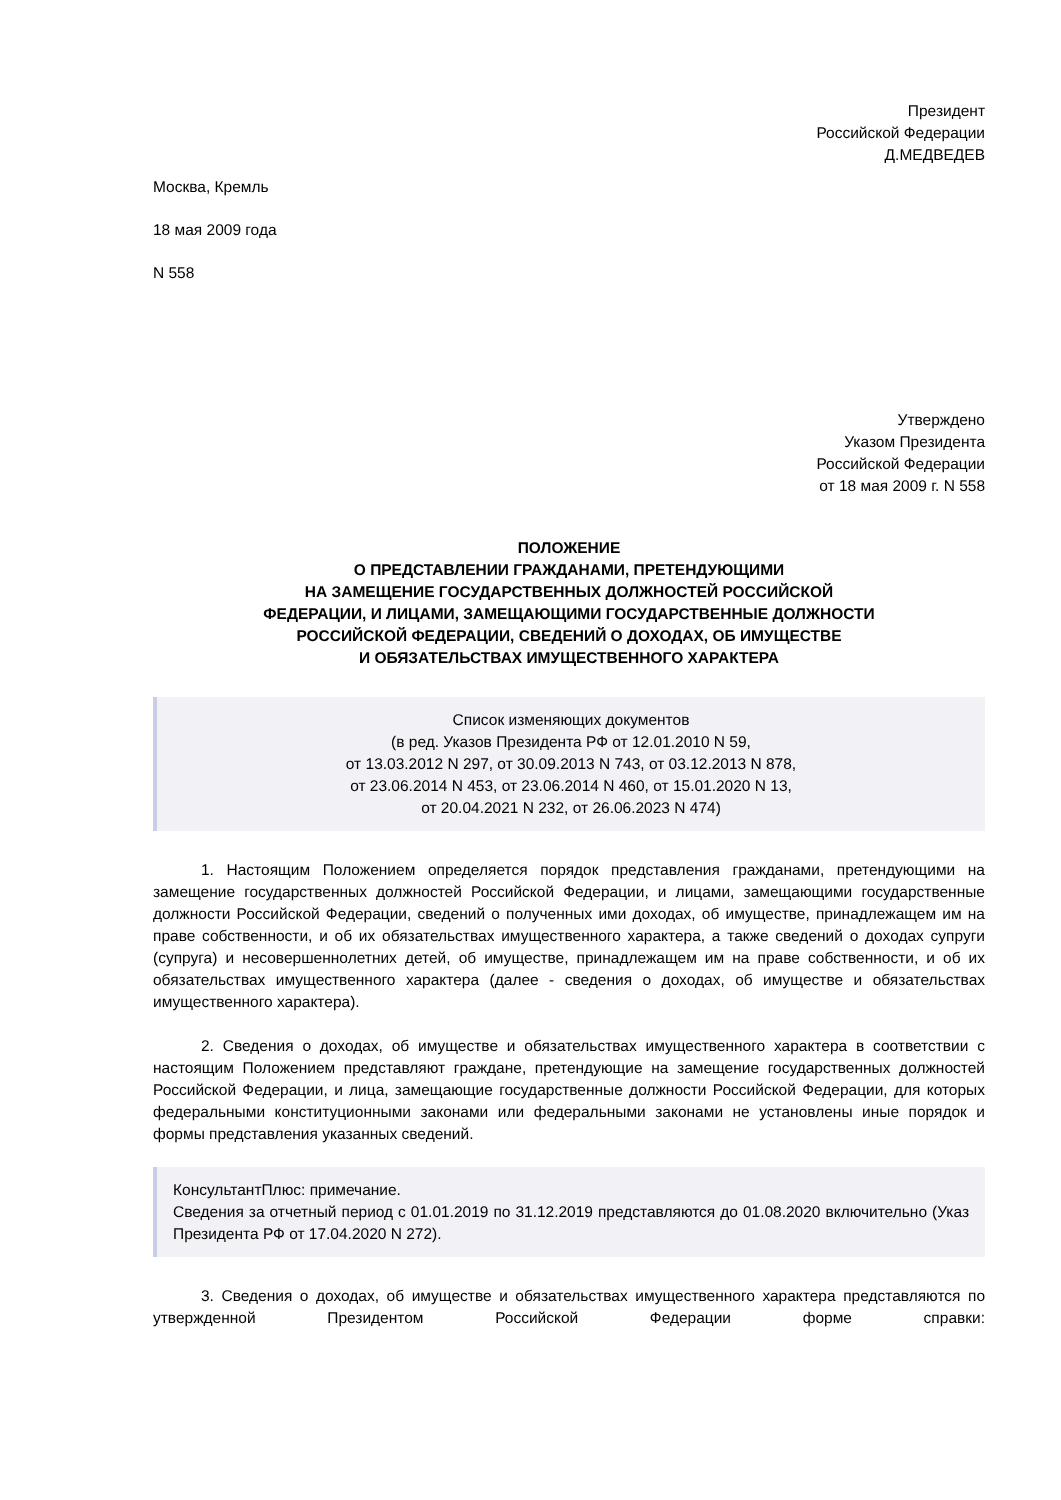Президент
Российской Федерации
Д.МЕДВЕДЕВ
Москва, Кремль
18 мая 2009 года
N 558
Утверждено
Указом Президента
Российской Федерации
от 18 мая 2009 г. N 558
ПОЛОЖЕНИЕ
О ПРЕДСТАВЛЕНИИ ГРАЖДАНАМИ, ПРЕТЕНДУЮЩИМИ
НА ЗАМЕЩЕНИЕ ГОСУДАРСТВЕННЫХ ДОЛЖНОСТЕЙ РОССИЙСКОЙ
ФЕДЕРАЦИИ, И ЛИЦАМИ, ЗАМЕЩАЮЩИМИ ГОСУДАРСТВЕННЫЕ ДОЛЖНОСТИ
РОССИЙСКОЙ ФЕДЕРАЦИИ, СВЕДЕНИЙ О ДОХОДАХ, ОБ ИМУЩЕСТВЕ
И ОБЯЗАТЕЛЬСТВАХ ИМУЩЕСТВЕННОГО ХАРАКТЕРА
Список изменяющих документов
(в ред. Указов Президента РФ от 12.01.2010 N 59,
от 13.03.2012 N 297, от 30.09.2013 N 743, от 03.12.2013 N 878,
от 23.06.2014 N 453, от 23.06.2014 N 460, от 15.01.2020 N 13,
от 20.04.2021 N 232, от 26.06.2023 N 474)
1. Настоящим Положением определяется порядок представления гражданами, претендующими на замещение государственных должностей Российской Федерации, и лицами, замещающими государственные должности Российской Федерации, сведений о полученных ими доходах, об имуществе, принадлежащем им на праве собственности, и об их обязательствах имущественного характера, а также сведений о доходах супруги (супруга) и несовершеннолетних детей, об имуществе, принадлежащем им на праве собственности, и об их обязательствах имущественного характера (далее - сведения о доходах, об имуществе и обязательствах имущественного характера).
2. Сведения о доходах, об имуществе и обязательствах имущественного характера в соответствии с настоящим Положением представляют граждане, претендующие на замещение государственных должностей Российской Федерации, и лица, замещающие государственные должности Российской Федерации, для которых федеральными конституционными законами или федеральными законами не установлены иные порядок и формы представления указанных сведений.
КонсультантПлюс: примечание.
Сведения за отчетный период с 01.01.2019 по 31.12.2019 представляются до 01.08.2020 включительно (Указ Президента РФ от 17.04.2020 N 272).
3. Сведения о доходах, об имуществе и обязательствах имущественного характера представляются по утвержденной Президентом Российской Федерации форме справки: